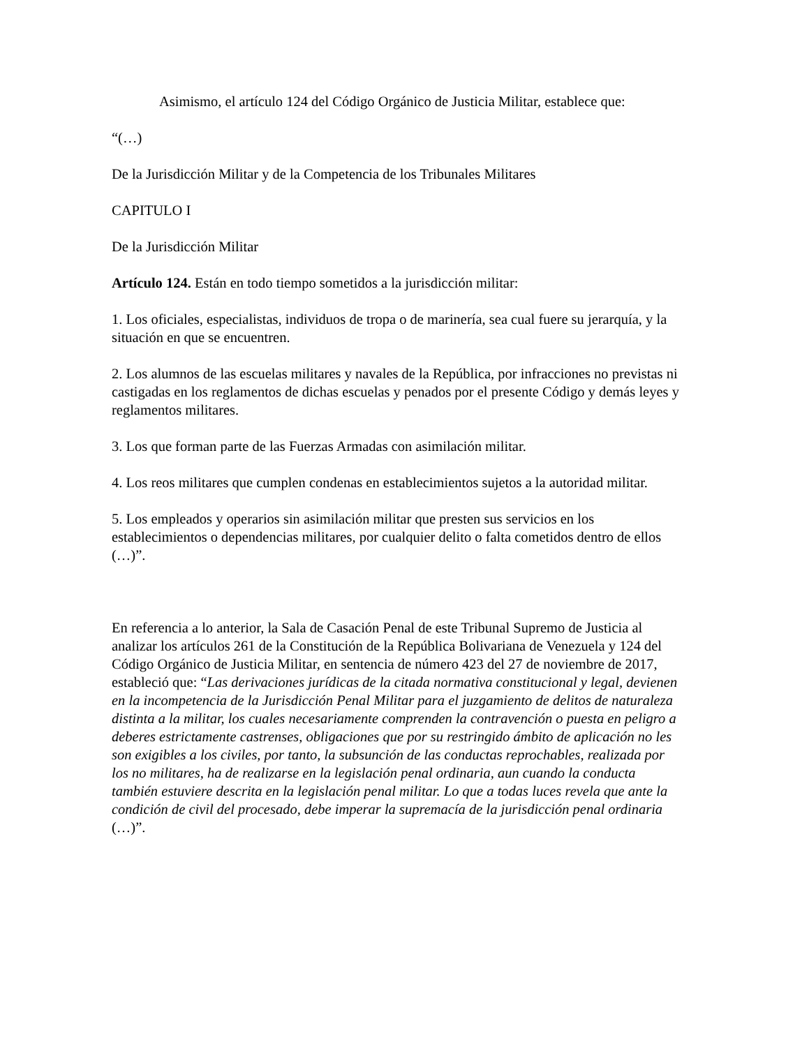Asimismo, el artículo 124 del Código Orgánico de Justicia Militar, establece que:
“(…)
De la Jurisdicción Militar y de la Competencia de los Tribunales Militares
CAPITULO I
De la Jurisdicción Militar
Artículo 124. Están en todo tiempo sometidos a la jurisdicción militar:
1. Los oficiales, especialistas, individuos de tropa o de marinería, sea cual fuere su jerarquía, y la situación en que se encuentren.
2. Los alumnos de las escuelas militares y navales de la República, por infracciones no previstas ni castigadas en los reglamentos de dichas escuelas y penados por el presente Código y demás leyes y reglamentos militares.
3. Los que forman parte de las Fuerzas Armadas con asimilación militar.
4. Los reos militares que cumplen condenas en establecimientos sujetos a la autoridad militar.
5. Los empleados y operarios sin asimilación militar que presten sus servicios en los establecimientos o dependencias militares, por cualquier delito o falta cometidos dentro de ellos (…)”.
En referencia a lo anterior, la Sala de Casación Penal de este Tribunal Supremo de Justicia al analizar los artículos 261 de la Constitución de la República Bolivariana de Venezuela y 124 del Código Orgánico de Justicia Militar, en sentencia de número 423 del 27 de noviembre de 2017, estableció que: “Las derivaciones jurídicas de la citada normativa constitucional y legal, devienen en la incompetencia de la Jurisdicción Penal Militar para el juzgamiento de delitos de naturaleza distinta a la militar, los cuales necesariamente comprenden la contravención o puesta en peligro a deberes estrictamente castrenses, obligaciones que por su restringido ámbito de aplicación no les son exigibles a los civiles, por tanto, la subsunción de las conductas reprochables, realizada por los no militares, ha de realizarse en la legislación penal ordinaria, aun cuando la conducta también estuviere descrita en la legislación penal militar. Lo que a todas luces revela que ante la condición de civil del procesado, debe imperar la supremacía de la jurisdicción penal ordinaria (…)”.